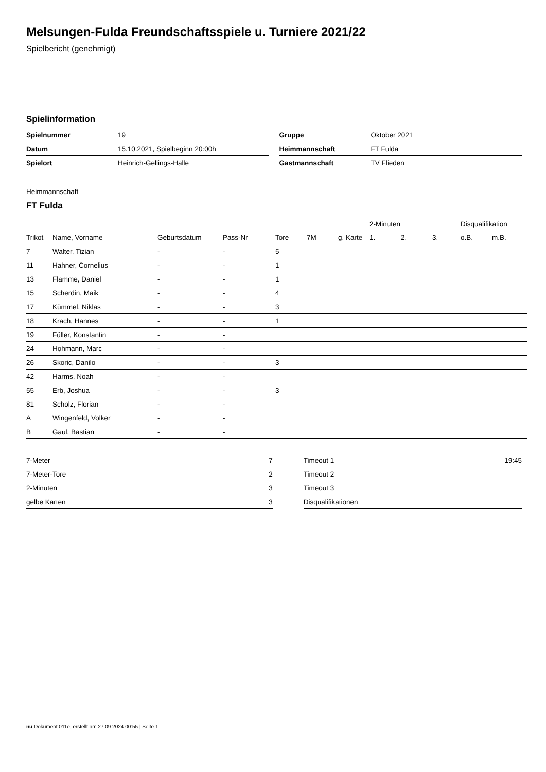Melsungen-Fulda Freundschaftsspiele u. Turniere 2021/22
Spielbericht (genehmigt)
Spielinformation
| Spielnummer | 19 |
| Datum | 15.10.2021, Spielbeginn 20:00h |
| Spielort | Heinrich-Gellings-Halle |
| Gruppe | Oktober 2021 |
| Heimmannschaft | FT Fulda |
| Gastmannschaft | TV Flieden |
Heimmannschaft
FT Fulda
| | | | | | | | 2-Minuten | | | Disqualifikation | |
| --- | --- | --- | --- | --- | --- | --- | --- | --- | --- | --- | --- |
| Trikot | Name, Vorname | Geburtsdatum | Pass-Nr | Tore | 7M | g. Karte | 1. | 2. | 3. | o.B. | m.B. |
| 7 | Walter, Tizian | - | - | 5 | | | | | | | |
| 11 | Hahner, Cornelius | - | - | 1 | | | | | | | |
| 13 | Flamme, Daniel | - | - | 1 | | | | | | | |
| 15 | Scherdin, Maik | - | - | 4 | | | | | | | |
| 17 | Kümmel, Niklas | - | - | 3 | | | | | | | |
| 18 | Krach, Hannes | - | - | 1 | | | | | | | |
| 19 | Füller, Konstantin | - | - | | | | | | | | |
| 24 | Hohmann, Marc | - | - | | | | | | | | |
| 26 | Skoric, Danilo | - | - | 3 | | | | | | | |
| 42 | Harms, Noah | - | - | | | | | | | | |
| 55 | Erb, Joshua | - | - | 3 | | | | | | | |
| 81 | Scholz, Florian | - | - | | | | | | | | |
| A | Wingenfeld, Volker | - | - | | | | | | | | |
| B | Gaul, Bastian | - | - | | | | | | | | |
| 7-Meter | 7 |
| 7-Meter-Tore | 2 |
| 2-Minuten | 3 |
| gelbe Karten | 3 |
| Timeout 1 | 19:45 |
| Timeout 2 | |
| Timeout 3 | |
| Disqualifikationen | |
nu.Dokument 011e, erstellt am 27.09.2024 00:55 | Seite 1